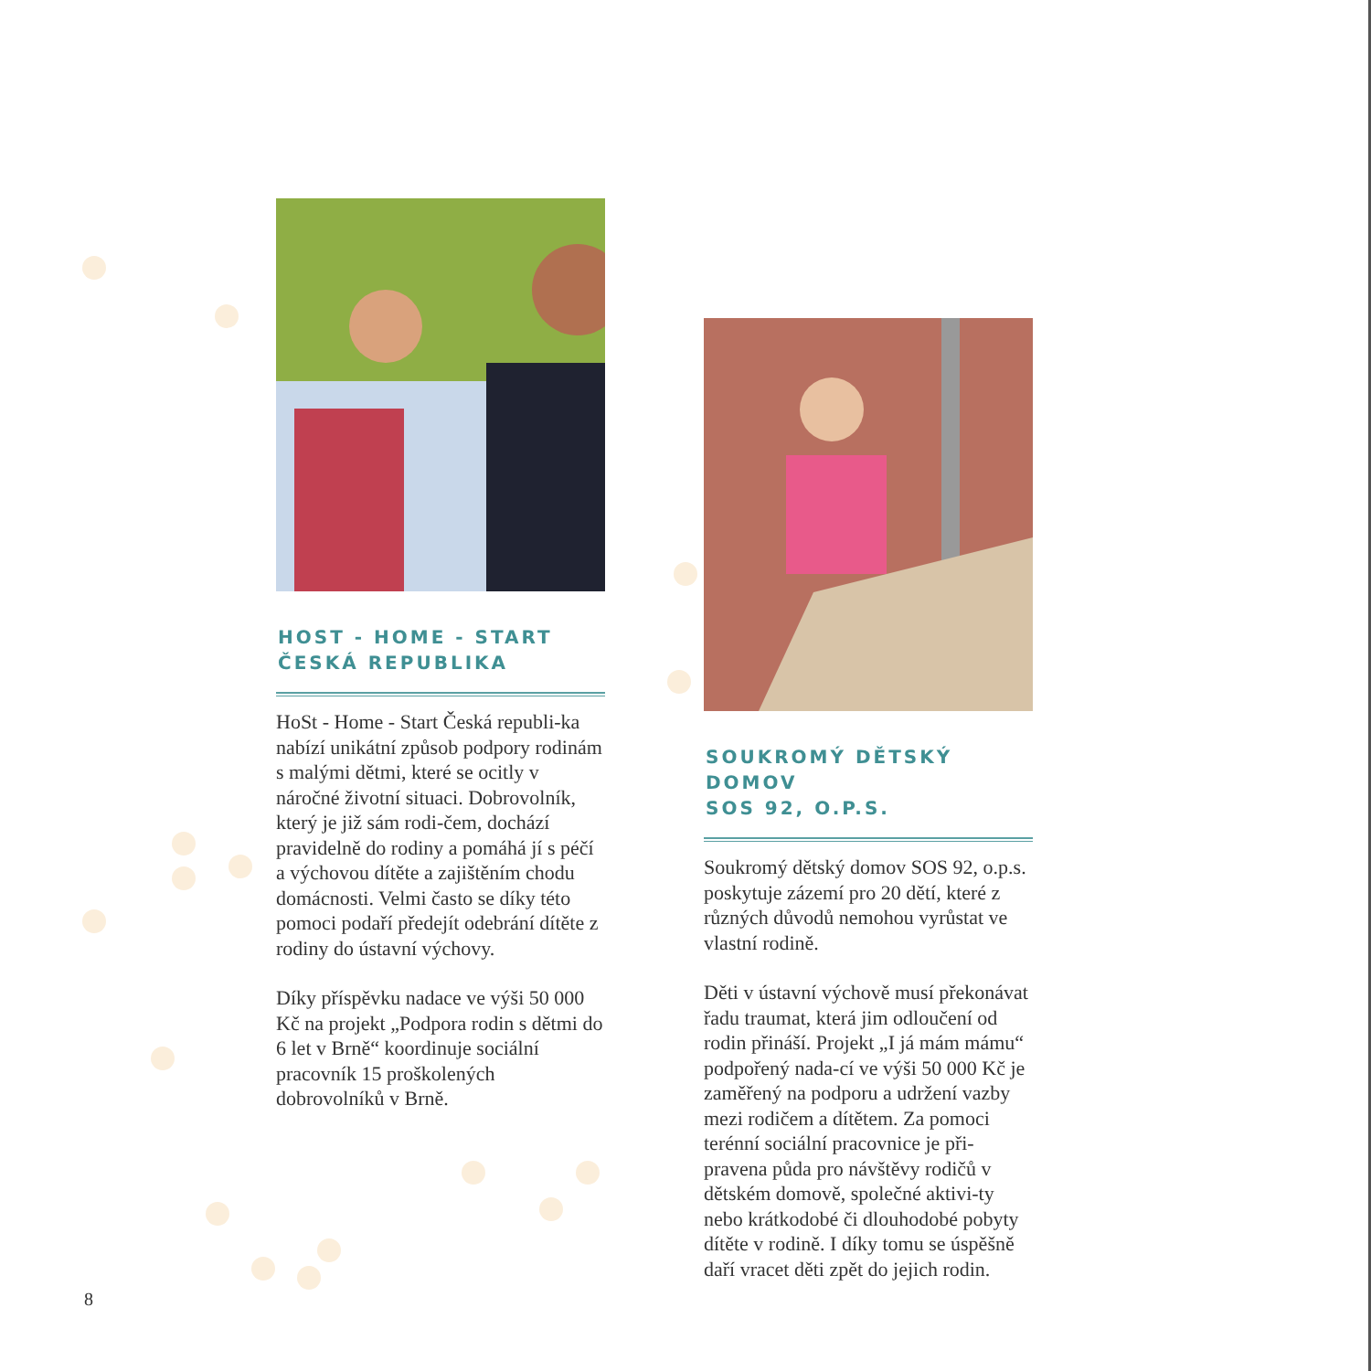HOST - HOME - START
ČESKÁ REPUBLIKA
HoSt - Home - Start Česká republi-ka nabízí unikátní způsob podpory rodinám s malými dětmi, které se ocitly v náročné životní situaci. Dobrovolník, který je již sám rodi-čem, dochází pravidelně do rodiny a pomáhá jí s péčí a výchovou dítěte a zajištěním chodu domácnosti. Velmi často se díky této pomoci podaří předejít odebrání dítěte z rodiny do ústavní výchovy.
Díky příspěvku nadace ve výši 50 000 Kč na projekt „Podpora rodin s dětmi do 6 let v Brně“ koordinuje sociální pracovník 15 proškolených dobrovolníků v Brně.
SOUKROMÝ DĚTSKÝ DOMOV
SOS 92, O.P.S.
Soukromý dětský domov SOS 92, o.p.s. poskytuje zázemí pro 20 dětí, které z různých důvodů nemohou vyrůstat ve vlastní rodině.
Děti v ústavní výchově musí překonávat řadu traumat, která jim odloučení od rodin přináší. Projekt „I já mám mámu“ podpořený nada-cí ve výši 50 000 Kč je zaměřený na podporu a udržení vazby mezi rodičem a dítětem. Za pomoci terénní sociální pracovnice je při-pravena půda pro návštěvy rodičů v dětském domově, společné aktivi-ty nebo krátkodobé či dlouhodobé pobyty dítěte v rodině. I díky tomu se úspěšně daří vracet děti zpět do jejich rodin.
8